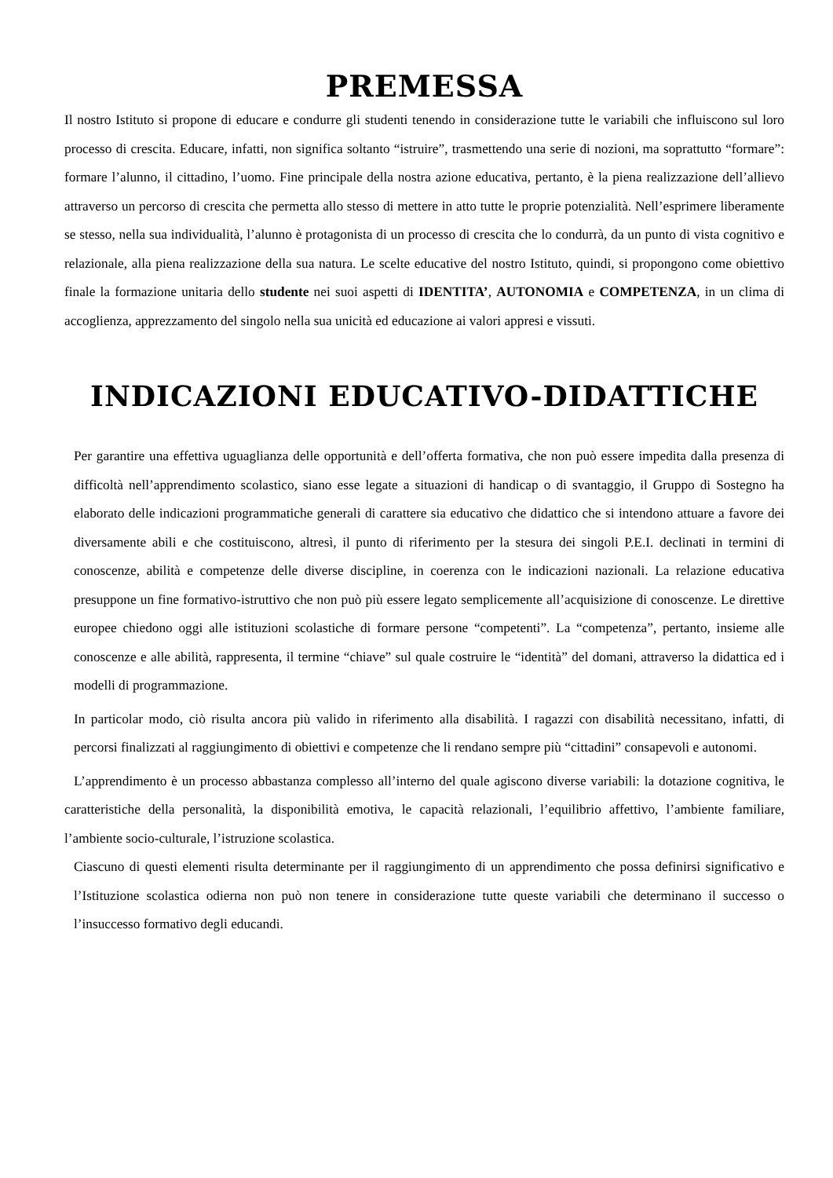PREMESSA
Il nostro Istituto si propone di educare e condurre gli studenti tenendo in considerazione tutte le variabili che influiscono sul loro processo di crescita. Educare, infatti, non significa soltanto “istruire”, trasmettendo una serie di nozioni, ma soprattutto “formare”: formare l’alunno, il cittadino, l’uomo. Fine principale della nostra azione educativa, pertanto, è la piena realizzazione dell’allievo attraverso un percorso di crescita che permetta allo stesso di mettere in atto tutte le proprie potenzialità. Nell’esprimere liberamente se stesso, nella sua individualità, l’alunno è protagonista di un processo di crescita che lo condurrà, da un punto di vista cognitivo e relazionale, alla piena realizzazione della sua natura. Le scelte educative del nostro Istituto, quindi, si propongono come obiettivo finale la formazione unitaria dello studente nei suoi aspetti di IDENTITA’, AUTONOMIA e COMPETENZA, in un clima di accoglienza, apprezzamento del singolo nella sua unicità ed educazione ai valori appresi e vissuti.
INDICAZIONI EDUCATIVO-DIDATTICHE
Per garantire una effettiva uguaglianza delle opportunità e dell’offerta formativa, che non può essere impedita dalla presenza di difficoltà nell’apprendimento scolastico, siano esse legate a situazioni di handicap o di svantaggio, il Gruppo di Sostegno ha elaborato delle indicazioni programmatiche generali di carattere sia educativo che didattico che si intendono attuare a favore dei diversamente abili e che costituiscono, altresì, il punto di riferimento per la stesura dei singoli P.E.I. declinati in termini di conoscenze, abilità e competenze delle diverse discipline, in coerenza con le indicazioni nazionali. La relazione educativa presuppone un fine formativo-istruttivo che non può più essere legato semplicemente all’acquisizione di conoscenze. Le direttive europee chiedono oggi alle istituzioni scolastiche di formare persone “competenti”. La “competenza”, pertanto, insieme alle conoscenze e alle abilità, rappresenta, il termine “chiave” sul quale costruire le “identità” del domani, attraverso la didattica ed i modelli di programmazione.
In particolar modo, ciò risulta ancora più valido in riferimento alla disabilità. I ragazzi con disabilità necessitano, infatti, di percorsi finalizzati al raggiungimento di obiettivi e competenze che li rendano sempre più “cittadini” consapevoli e autonomi.
L’apprendimento è un processo abbastanza complesso all’interno del quale agiscono diverse variabili: la dotazione cognitiva, le caratteristiche della personalità, la disponibilità emotiva, le capacità relazionali, l’equilibrio affettivo, l’ambiente familiare, l’ambiente socio-culturale, l’istruzione scolastica.
Ciascuno di questi elementi risulta determinante per il raggiungimento di un apprendimento che possa definirsi significativo e l’Istituzione scolastica odierna non può non tenere in considerazione tutte queste variabili che determinano il successo o l’insuccesso formativo degli educandi.